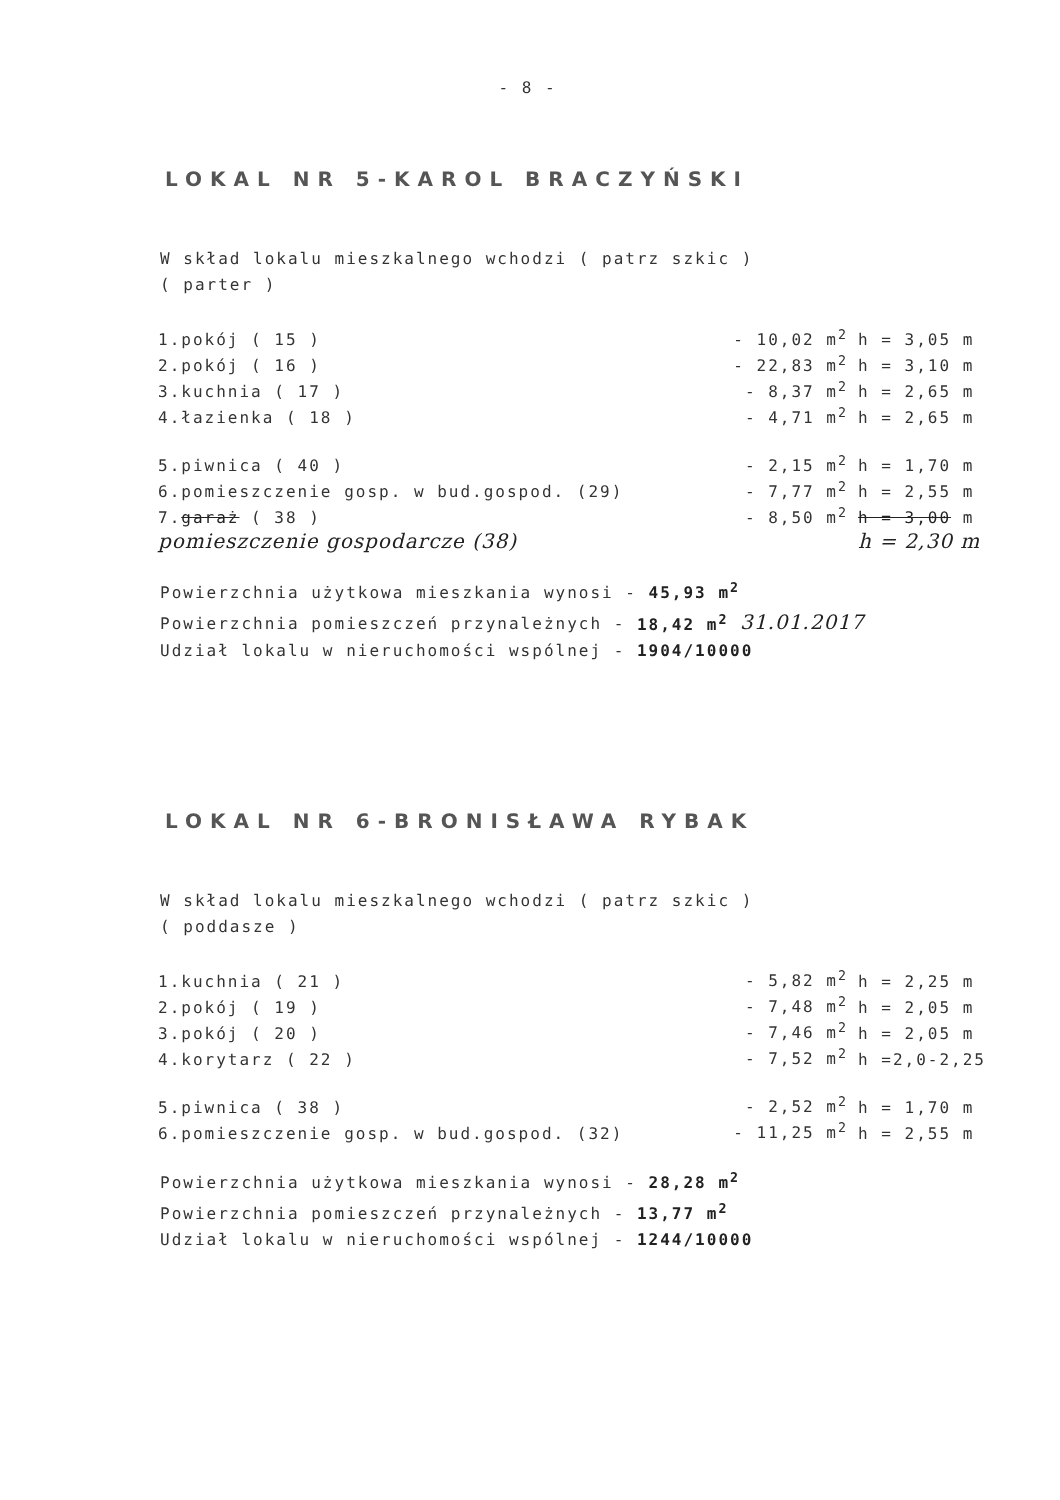- 8 -
LOKAL NR 5-KAROL BRACZYŃSKI
W skład lokalu mieszkalnego wchodzi ( patrz szkic )
( parter )
| 1.pokój ( 15 ) | - 10,02 m<sup>2</sup> | h = 3,05 m |
| 2.pokój ( 16 ) | - 22,83 m<sup>2</sup> | h = 3,10 m |
| 3.kuchnia ( 17 ) | - 8,37 m<sup>2</sup> | h = 2,65 m |
| 4.łazienka ( 18 ) | - 4,71 m<sup>2</sup> | h = 2,65 m |
| 5.piwnica ( 40 ) | - 2,15 m<sup>2</sup> | h = 1,70 m |
| 6.pomieszczenie gosp. w bud.gospod. (29) | - 7,77 m<sup>2</sup> | h = 2,55 m |
| 7. garaż ( 38 ) | - 8,50 m<sup>2</sup> | h = 3,00 m |
| pomieszczenie gospodarcze (38) | | h = 2,30 m |
Powierzchnia użytkowa mieszkania wynosi - 45,93 m<sup>2</sup>
Powierzchnia pomieszczeń przynależnych - 18,42 m<sup>2</sup> 31.01.2017
Udział lokalu w nieruchomości wspólnej - 1904/10000
LOKAL NR 6-BRONISŁAWA RYBAK
W skład lokalu mieszkalnego wchodzi ( patrz szkic )
( poddasze )
| 1.kuchnia ( 21 ) | - 5,82 m<sup>2</sup> | h = 2,25 m |
| 2.pokój ( 19 ) | - 7,48 m<sup>2</sup> | h = 2,05 m |
| 3.pokój ( 20 ) | - 7,46 m<sup>2</sup> | h = 2,05 m |
| 4.korytarz ( 22 ) | - 7,52 m<sup>2</sup> | h =2,0-2,25 |
| 5.piwnica ( 38 ) | - 2,52 m<sup>2</sup> | h = 1,70 m |
| 6.pomieszczenie gosp. w bud.gospod. (32) | - 11,25 m<sup>2</sup> | h = 2,55 m |
Powierzchnia użytkowa mieszkania wynosi - 28,28 m<sup>2</sup>
Powierzchnia pomieszczeń przynależnych - 13,77 m<sup>2</sup>
Udział lokalu w nieruchomości wspólnej - 1244/10000